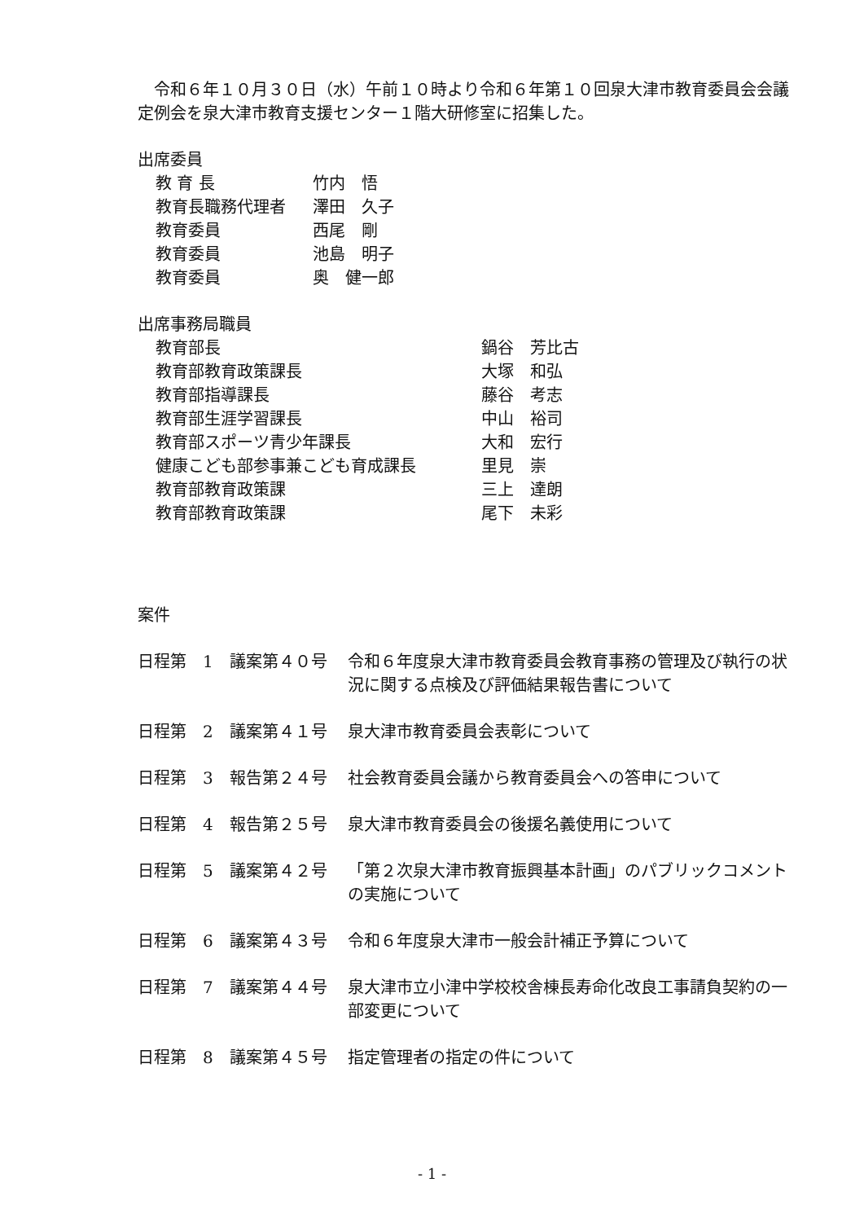令和６年１０月３０日（水）午前１０時より令和６年第１０回泉大津市教育委員会会議定例会を泉大津市教育支援センター１階大研修室に招集した。
出席委員
教 育 長 竹内　悟
教育長職務代理者 澤田　久子
教育委員 西尾　剛
教育委員 池島　明子
教育委員 奥　健一郎
出席事務局職員
教育部長 鍋谷　芳比古
教育部教育政策課長 大塚　和弘
教育部指導課長 藤谷　考志
教育部生涯学習課長 中山　裕司
教育部スポーツ青少年課長 大和　宏行
健康こども部参事兼こども育成課長 里見　崇
教育部教育政策課 三上　達朗
教育部教育政策課 尾下　未彩
案件
日程第　1　議案第４０号 令和６年度泉大津市教育委員会教育事務の管理及び執行の状況に関する点検及び評価結果報告書について
日程第　2　議案第４１号 泉大津市教育委員会表彰について
日程第　3　報告第２４号 社会教育委員会議から教育委員会への答申について
日程第　4　報告第２５号 泉大津市教育委員会の後援名義使用について
日程第　5　議案第４２号 「第２次泉大津市教育振興基本計画」のパブリックコメントの実施について
日程第　6　議案第４３号 令和６年度泉大津市一般会計補正予算について
日程第　7　議案第４４号 泉大津市立小津中学校校舎棟長寿命化改良工事請負契約の一部変更について
日程第　8　議案第４５号 指定管理者の指定の件について
- 1 -